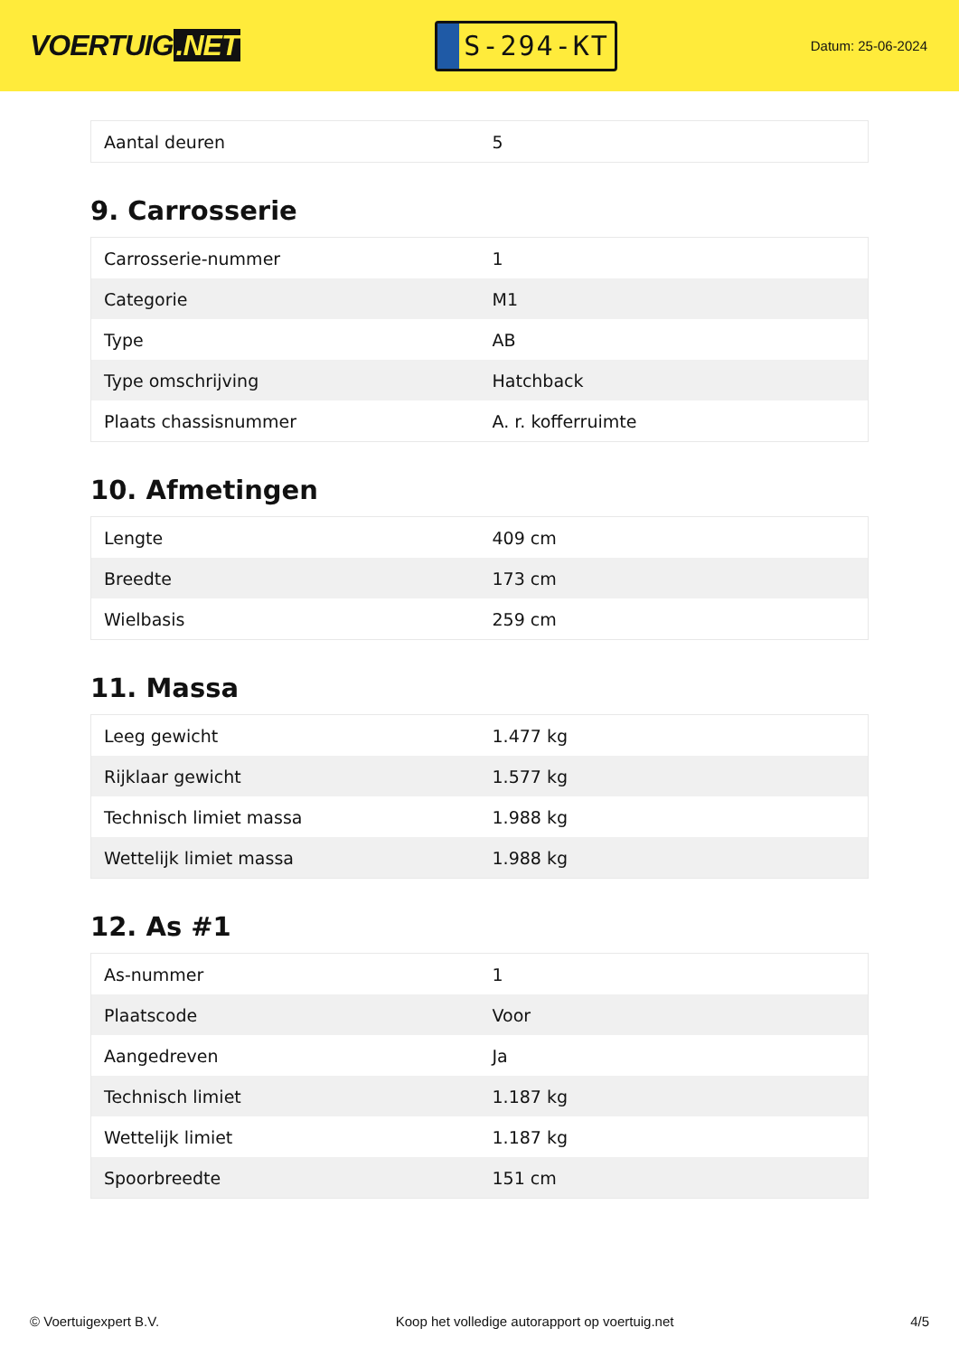VOERTUIG.NET
S-294-KT
Datum: 25-06-2024
| Aantal deuren | 5 |
9. Carrosserie
| Carrosserie-nummer | 1 |
| Categorie | M1 |
| Type | AB |
| Type omschrijving | Hatchback |
| Plaats chassisnummer | A. r. kofferruimte |
10. Afmetingen
| Lengte | 409 cm |
| Breedte | 173 cm |
| Wielbasis | 259 cm |
11. Massa
| Leeg gewicht | 1.477 kg |
| Rijklaar gewicht | 1.577 kg |
| Technisch limiet massa | 1.988 kg |
| Wettelijk limiet massa | 1.988 kg |
12. As #1
| As-nummer | 1 |
| Plaatscode | Voor |
| Aangedreven | Ja |
| Technisch limiet | 1.187 kg |
| Wettelijk limiet | 1.187 kg |
| Spoorbreedte | 151 cm |
© Voertuigexpert B.V. Koop het volledige autorapport op voertuig.net 4/5